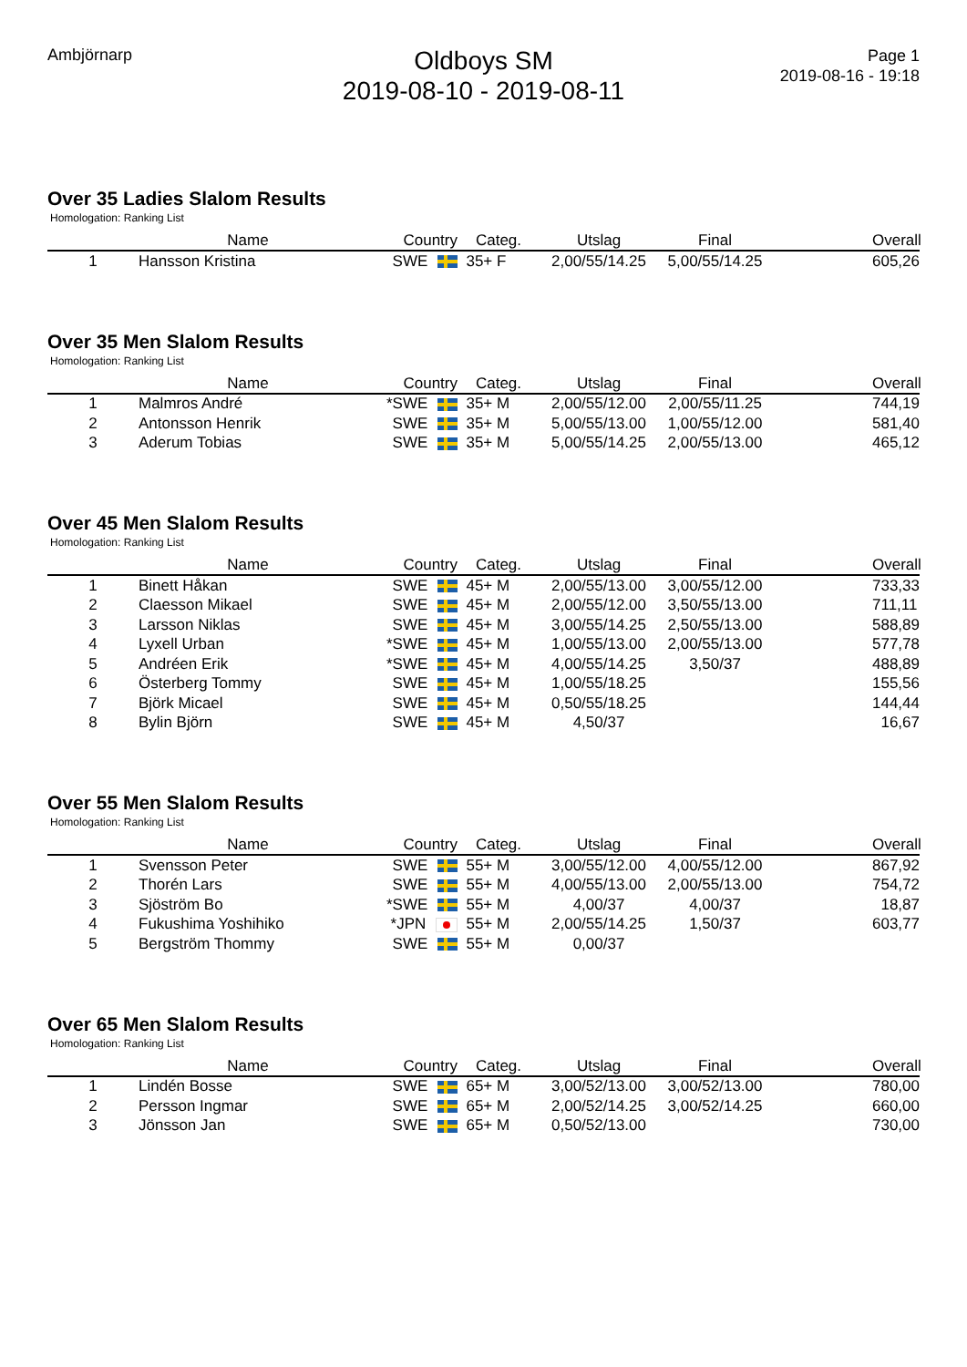Ambjörnarp
Oldboys SM
2019-08-10 - 2019-08-11
Page 1
2019-08-16 - 19:18
Over 35 Ladies Slalom Results
Homologation: Ranking List
| | Name | Country | Categ. | Utslag | Final | | Overall |
| --- | --- | --- | --- | --- | --- | --- | --- |
| 1 | Hansson Kristina | SWE | 35+ F | 2,00/55/14.25 | 5,00/55/14.25 | | 605,26 |
Over 35 Men Slalom Results
Homologation: Ranking List
| | Name | Country | Categ. | Utslag | Final | | Overall |
| --- | --- | --- | --- | --- | --- | --- | --- |
| 1 | Malmros André | *SWE | 35+ M | 2,00/55/12.00 | 2,00/55/11.25 | | 744,19 |
| 2 | Antonsson Henrik | SWE | 35+ M | 5,00/55/13.00 | 1,00/55/12.00 | | 581,40 |
| 3 | Aderum Tobias | SWE | 35+ M | 5,00/55/14.25 | 2,00/55/13.00 | | 465,12 |
Over 45 Men Slalom Results
Homologation: Ranking List
| | Name | Country | Categ. | Utslag | Final | | Overall |
| --- | --- | --- | --- | --- | --- | --- | --- |
| 1 | Binett Håkan | SWE | 45+ M | 2,00/55/13.00 | 3,00/55/12.00 | | 733,33 |
| 2 | Claesson Mikael | SWE | 45+ M | 2,00/55/12.00 | 3,50/55/13.00 | | 711,11 |
| 3 | Larsson Niklas | SWE | 45+ M | 3,00/55/14.25 | 2,50/55/13.00 | | 588,89 |
| 4 | Lyxell Urban | *SWE | 45+ M | 1,00/55/13.00 | 2,00/55/13.00 | | 577,78 |
| 5 | Andréen Erik | *SWE | 45+ M | 4,00/55/14.25 | 3,50/37 | | 488,89 |
| 6 | Österberg Tommy | SWE | 45+ M | 1,00/55/18.25 | | | 155,56 |
| 7 | Björk Micael | SWE | 45+ M | 0,50/55/18.25 | | | 144,44 |
| 8 | Bylin Björn | SWE | 45+ M | 4,50/37 | | | 16,67 |
Over 55 Men Slalom Results
Homologation: Ranking List
| | Name | Country | Categ. | Utslag | Final | | Overall |
| --- | --- | --- | --- | --- | --- | --- | --- |
| 1 | Svensson Peter | SWE | 55+ M | 3,00/55/12.00 | 4,00/55/12.00 | | 867,92 |
| 2 | Thorén Lars | SWE | 55+ M | 4,00/55/13.00 | 2,00/55/13.00 | | 754,72 |
| 3 | Sjöström Bo | *SWE | 55+ M | 4,00/37 | 4,00/37 | | 18,87 |
| 4 | Fukushima Yoshihiko | *JPN | 55+ M | 2,00/55/14.25 | 1,50/37 | | 603,77 |
| 5 | Bergström Thommy | SWE | 55+ M | 0,00/37 | | | |
Over 65 Men Slalom Results
Homologation: Ranking List
| | Name | Country | Categ. | Utslag | Final | | Overall |
| --- | --- | --- | --- | --- | --- | --- | --- |
| 1 | Lindén Bosse | SWE | 65+ M | 3,00/52/13.00 | 3,00/52/13.00 | | 780,00 |
| 2 | Persson Ingmar | SWE | 65+ M | 2,00/52/14.25 | 3,00/52/14.25 | | 660,00 |
| 3 | Jönsson Jan | SWE | 65+ M | 0,50/52/13.00 | | | 730,00 |